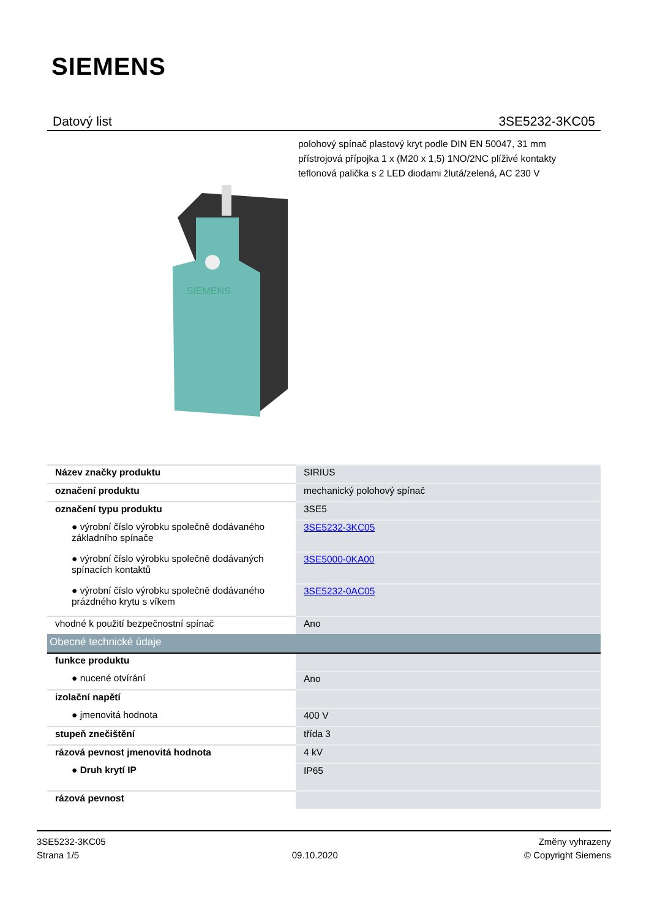SIEMENS
Datový list 3SE5232-3KC05
polohový spínač plastový kryt podle DIN EN 50047, 31 mm přístrojová přípojka 1 x (M20 x 1,5) 1NO/2NC plíživé kontakty teflonová palička s 2 LED diodami žlutá/zelená, AC 230 V
SIEMENS
| Název značky produktu | SIRIUS |
| označení produktu | mechanický polohový spínač |
| označení typu produktu | 3SE5 |
| ● výrobní číslo výrobku společně dodávaného základního spínače | 3SE5232-3KC05 |
| ● výrobní číslo výrobku společně dodávaných spínacích kontaktů | 3SE5000-0KA00 |
| ● výrobní číslo výrobku společně dodávaného prázdného krytu s víkem | 3SE5232-0AC05 |
| vhodné k použití bezpečnostní spínač | Ano |
| Obecné technické údaje | |
| funkce produktu | |
| ● nucené otvírání | Ano |
| izolační napětí | |
| ● jmenovitá hodnota | 400 V |
| stupeň znečištění | třída 3 |
| rázová pevnost jmenovitá hodnota | 4 kV |
| ● Druh krytí IP | IP65 |
| rázová pevnost | |
3SE5232-3KC05
Strana 1/5
09.10.2020
Změny vyhrazeny
© Copyright Siemens